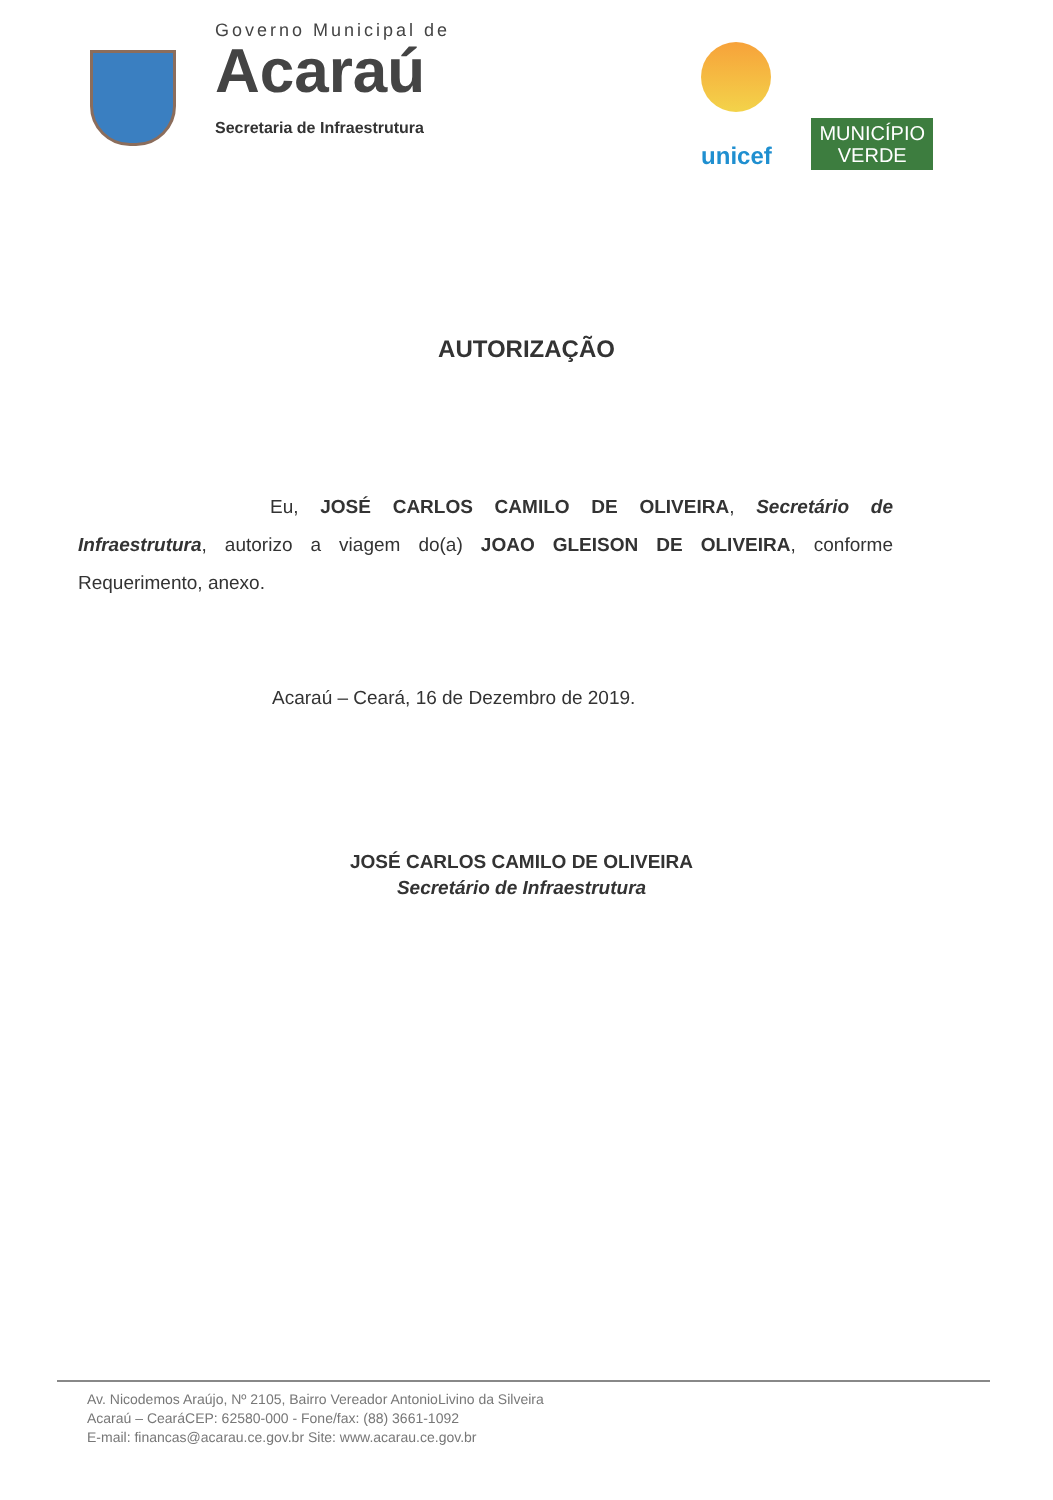Governo Municipal de
Acaraú
Secretaria de Infraestrutura
unicef
MUNICÍPIO
VERDE
AUTORIZAÇÃO
Eu, JOSÉ CARLOS CAMILO DE OLIVEIRA, Secretário de Infraestrutura, autorizo a viagem do(a) JOAO GLEISON DE OLIVEIRA, conforme Requerimento, anexo.
Acaraú – Ceará, 16 de Dezembro de 2019.
JOSÉ CARLOS CAMILO DE OLIVEIRA
Secretário de Infraestrutura
Av. Nicodemos Araújo, Nº 2105, Bairro Vereador AntonioLivino da Silveira
Acaraú – CearáCEP: 62580-000 - Fone/fax: (88) 3661-1092
E-mail: financas@acarau.ce.gov.br Site: www.acarau.ce.gov.br